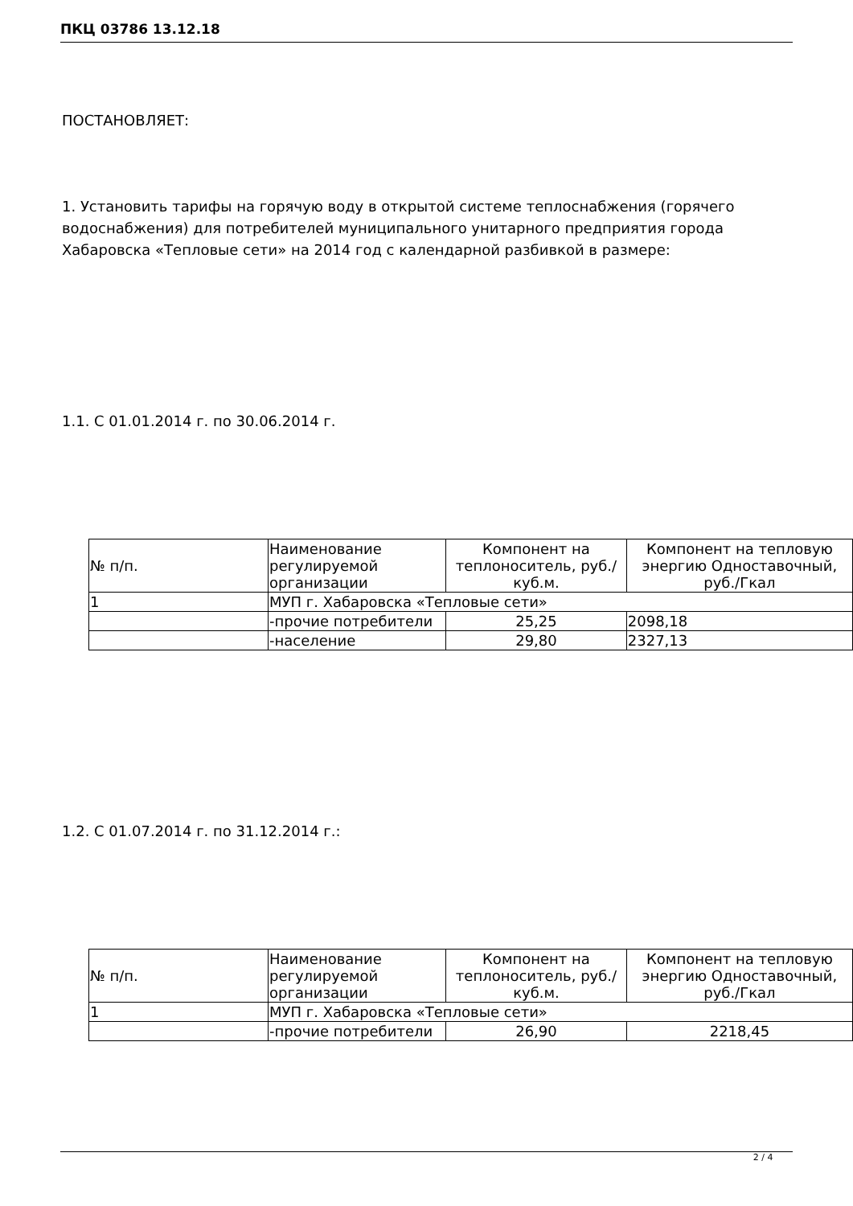ПКЦ 03786 13.12.18
ПОСТАНОВЛЯЕТ:
1. Установить тарифы на горячую воду в открытой системе теплоснабжения (горячего водоснабжения) для потребителей муниципального унитарного предприятия города Хабаровска «Тепловые сети» на 2014 год с календарной разбивкой в размере:
1.1. С 01.01.2014 г. по 30.06.2014 г.
| № п/п. | Наименование регулируемой организации | Компонент на теплоноситель, руб./куб.м. | Компонент на тепловую энергию Одноставочный, руб./Гкал |
| --- | --- | --- | --- |
| 1 | МУП г. Хабаровска «Тепловые сети» | | |
| | -прочие потребители | 25,25 | 2098,18 |
| | -население | 29,80 | 2327,13 |
1.2. С 01.07.2014 г. по 31.12.2014 г.:
| № п/п. | Наименование регулируемой организации | Компонент на теплоноситель, руб./куб.м. | Компонент на тепловую энергию Одноставочный, руб./Гкал |
| --- | --- | --- | --- |
| 1 | МУП г. Хабаровска «Тепловые сети» | | |
| | -прочие потребители | 26,90 | 2218,45 |
2 / 4